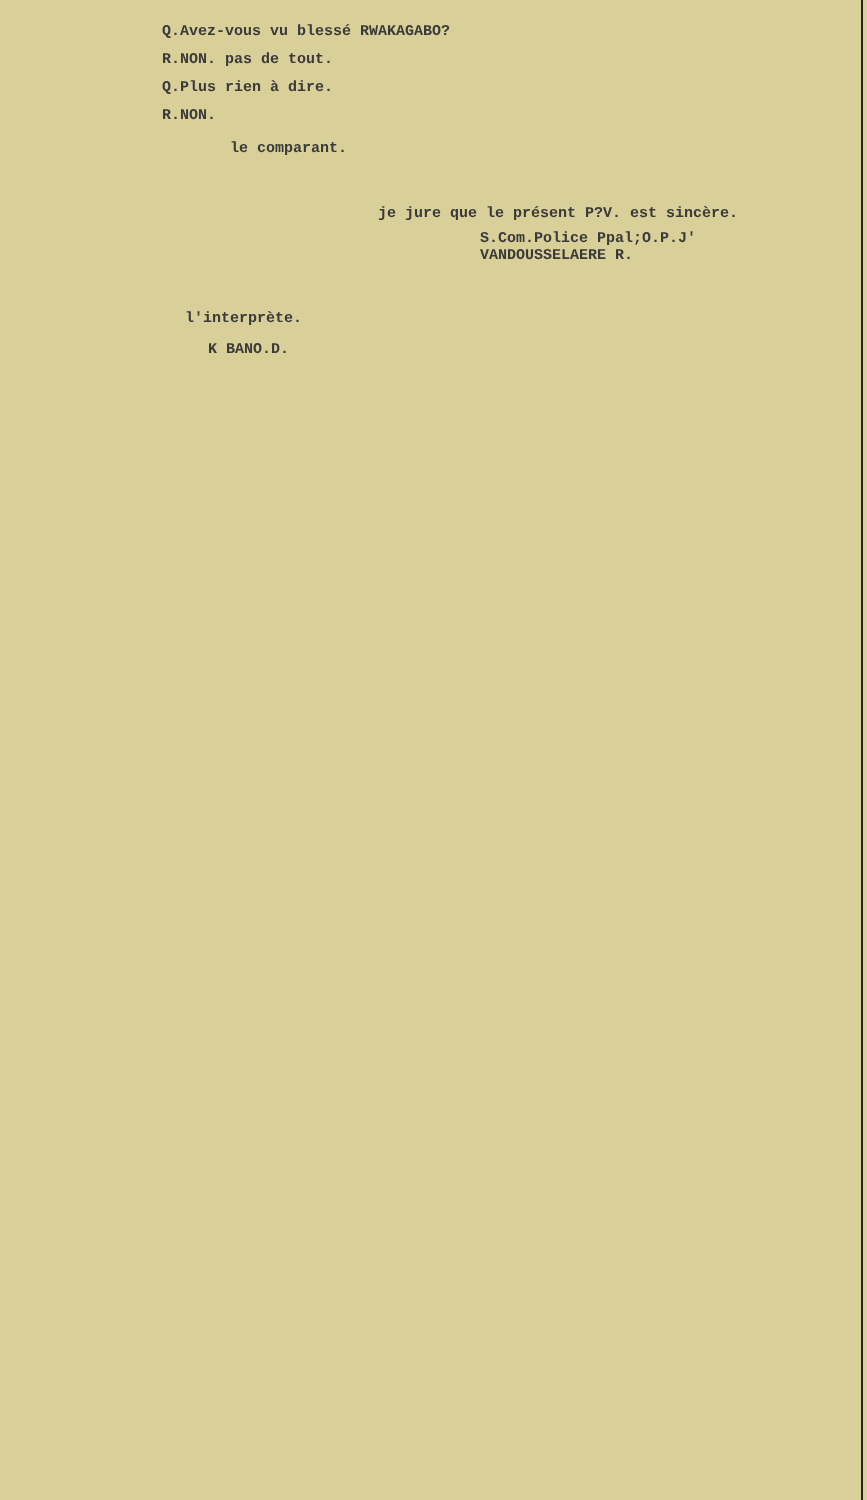Q.Avez-vous vu blessé RWAKAGABO?
R.NON. pas de tout.
Q.Plus rien à dire.
R.NON.
le comparant.
je jure que le présent P?V. est sincère.
S.Com.Police Ppal;O.P.J'
VANDOUSSELAERE R.
l'interprète.
K BANO.D.